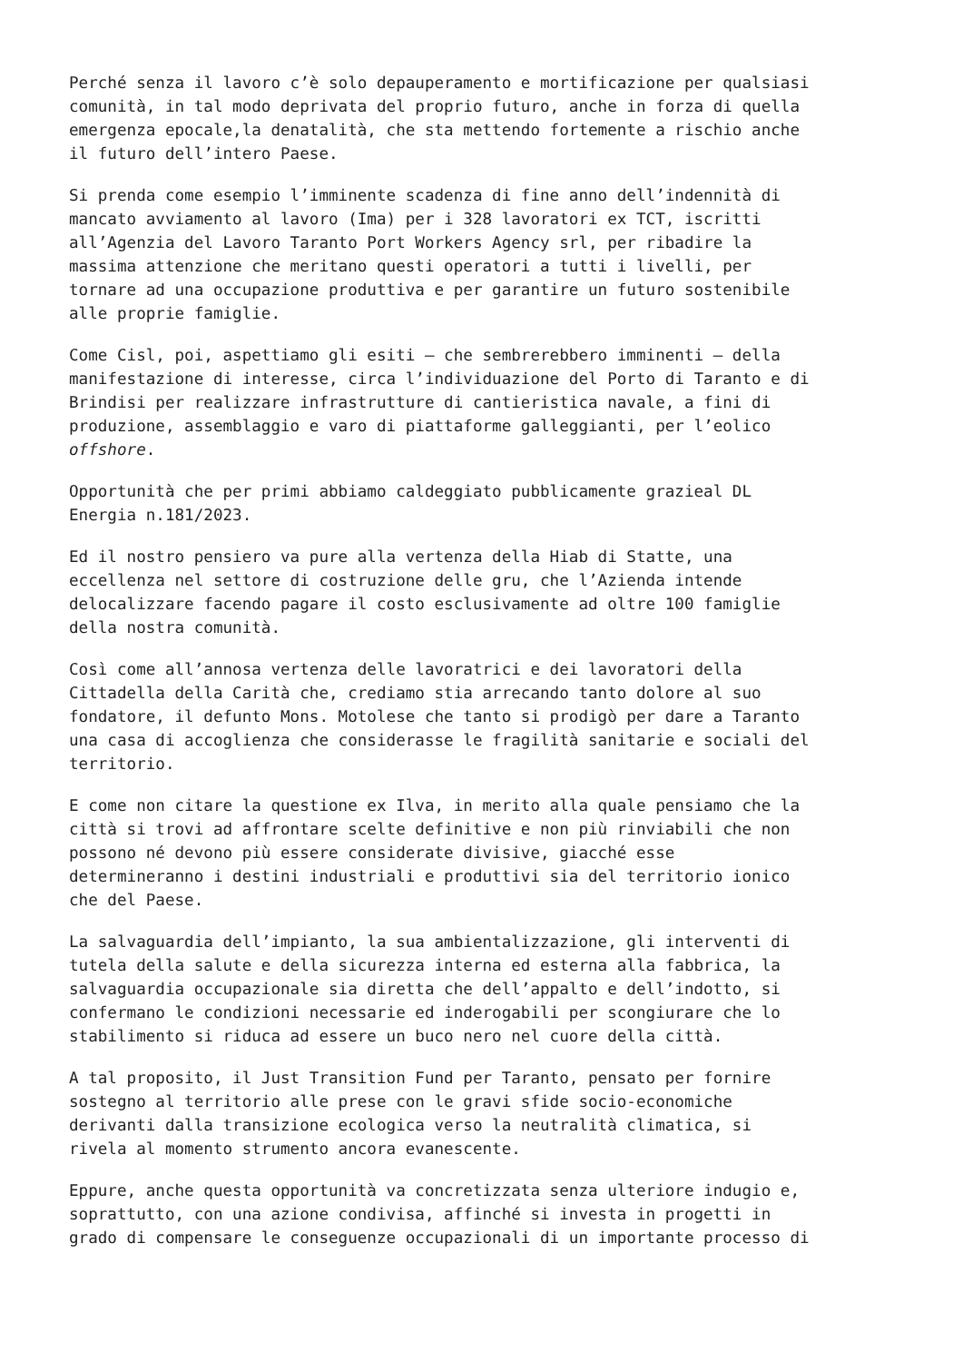Perché senza il lavoro c’è solo depauperamento e mortificazione per qualsiasi comunità, in tal modo deprivata del proprio futuro, anche in forza di quella emergenza epocale,la denatalità, che sta mettendo fortemente a rischio anche il futuro dell’intero Paese.
Si prenda come esempio l’imminente scadenza di fine anno dell’indennità di mancato avviamento al lavoro (Ima) per i 328 lavoratori ex TCT, iscritti all’Agenzia del Lavoro Taranto Port Workers Agency srl, per ribadire la massima attenzione che meritano questi operatori a tutti i livelli, per tornare ad una occupazione produttiva e per garantire un futuro sostenibile alle proprie famiglie.
Come Cisl, poi, aspettiamo gli esiti – che sembrerebbero imminenti – della manifestazione di interesse, circa l’individuazione del Porto di Taranto e di Brindisi per realizzare infrastrutture di cantieristica navale, a fini di produzione, assemblaggio e varo di piattaforme galleggianti, per l’eolico offshore.
Opportunità che per primi abbiamo caldeggiato pubblicamente grazieal DL Energia n.181/2023.
Ed il nostro pensiero va pure alla vertenza della Hiab di Statte, una eccellenza nel settore di costruzione delle gru, che l’Azienda intende delocalizzare facendo pagare il costo esclusivamente ad oltre 100 famiglie della nostra comunità.
Così come all’annosa vertenza delle lavoratrici e dei lavoratori della Cittadella della Carità che, crediamo stia arrecando tanto dolore al suo fondatore, il defunto Mons. Motolese che tanto si prodigò per dare a Taranto una casa di accoglienza che considerasse le fragilità sanitarie e sociali del territorio.
E come non citare la questione ex Ilva, in merito alla quale pensiamo che la città si trovi ad affrontare scelte definitive e non più rinviabili che non possono né devono più essere considerate divisive, giacché esse determineranno i destini industriali e produttivi sia del territorio ionico che del Paese.
La salvaguardia dell’impianto, la sua ambientalizzazione, gli interventi di tutela della salute e della sicurezza interna ed esterna alla fabbrica, la salvaguardia occupazionale sia diretta che dell’appalto e dell’indotto, si confermano le condizioni necessarie ed inderogabili per scongiurare che lo stabilimento si riduca ad essere un buco nero nel cuore della città.
A tal proposito, il Just Transition Fund per Taranto, pensato per fornire sostegno al territorio alle prese con le gravi sfide socio-economiche derivanti dalla transizione ecologica verso la neutralità climatica, si rivela al momento strumento ancora evanescente.
Eppure, anche questa opportunità va concretizzata senza ulteriore indugio e, soprattutto, con una azione condivisa, affinché si investa in progetti in grado di compensare le conseguenze occupazionali di un importante processo di